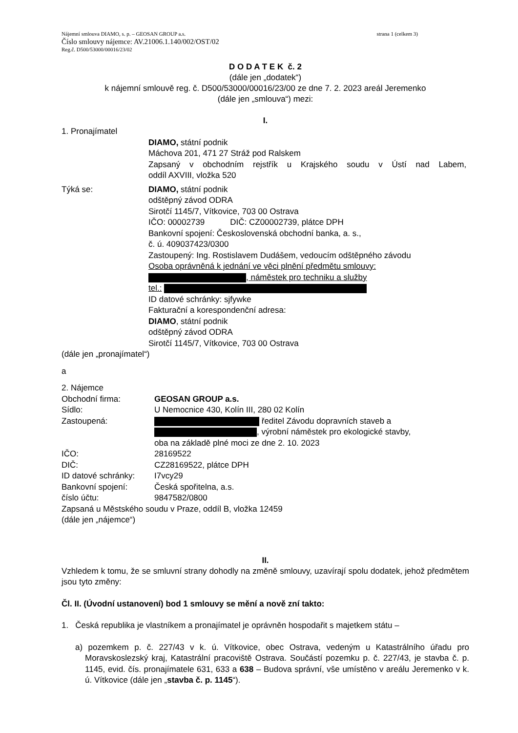Nájemní smlouva DIAMO, s. p. – GEOSAN GROUP a.s. strana 1 (celkem 3)
Číslo smlouvy nájemce: AV.21006.1.140/002/OST/02
Reg.č. D500/53000/00016/23/02
D O D A T E K č. 2
(dále jen „dodatek“)
k nájemní smlouvě reg. č. D500/53000/00016/23/00 ze dne 7. 2. 2023 areál Jeremenko
(dále jen „smlouva“) mezi:
I.
1. Pronajímatel
DIAMO, státní podnik
Máchova 201, 471 27 Stráž pod Ralskem
Zapsaný v obchodním rejstřík u Krajského soudu v Ústí nad Labem,
oddíl AXVIII, vložka 520
Týká se: DIAMO, státní podnik
odštěpný závod ODRA
Sirotčí 1145/7, Vítkovice, 703 00 Ostrava
IČO: 00002739 DIČ: CZ00002739, plátce DPH
Bankovní spojení: Československá obchodní banka, a. s.,
č. ú. 409037423/0300
Zastoupený: Ing. Rostislavem Dudášem, vedoucím odštěpného závodu
Osoba oprávněná k jednání ve věci plnění předmětu smlouvy:
, náměstek pro techniku a služby
tel.:
ID datové schránky: sjfywke
Fakturační a korespondenční adresa:
DIAMO, státní podnik
odštěpný závod ODRA
Sirotčí 1145/7, Vítkovice, 703 00 Ostrava
(dále jen „pronajímatel“)
a
2. Nájemce
Obchodní firma: GEOSAN GROUP a.s.
Sídlo: U Nemocnice 430, Kolín III, 280 02 Kolín
Zastoupená: ředitel Závodu dopravních staveb a
, výrobní náměstek pro ekologické stavby,
oba na základě plné moci ze dne 2. 10. 2023
IČO: 28169522
DIČ: CZ28169522, plátce DPH
ID datové schránky:
I7vcy29
Bankovní spojení: Česká spořitelna, a.s.
číslo účtu: 9847582/0800
Zapsaná u Městského soudu v Praze, oddíl B, vložka 12459
(dále jen „nájemce“)
II.
Vzhledem k tomu, že se smluvní strany dohodly na změně smlouvy, uzavírají spolu dodatek, jehož předmětem jsou tyto změny:
Čl. II. (Úvodní ustanovení) bod 1 smlouvy se mění a nově zní takto:
1. Česká republika je vlastníkem a pronajímatel je oprávněn hospodařit s majetkem státu –
a) pozemkem p. č. 227/43 v k. ú. Vítkovice, obec Ostrava, vedeným u Katastrálního úřadu pro Moravskoslezský kraj, Katastrální pracoviště Ostrava. Součástí pozemku p. č. 227/43, je stavba č. p. 1145, evid. čís. pronajímatele 631, 633 a 638 – Budova správní, vše umístěno v areálu Jeremenko v k. ú. Vítkovice (dále jen „stavba č. p. 1145“).